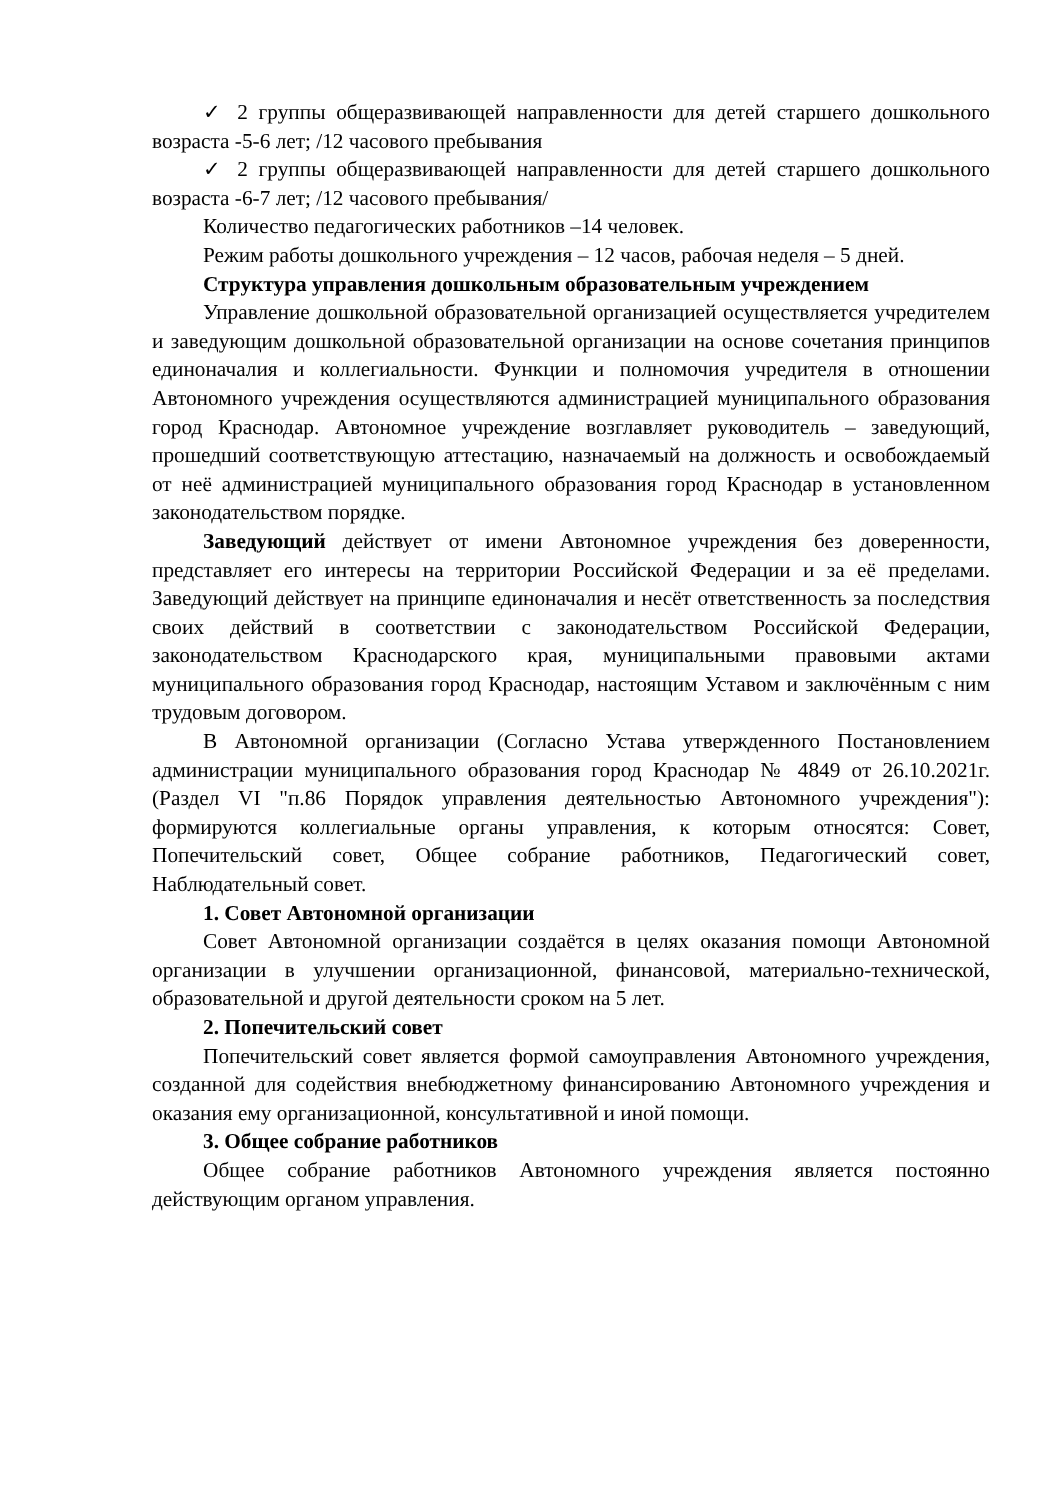✓ 2 группы общеразвивающей направленности для детей старшего дошкольного возраста -5-6 лет; /12 часового пребывания
✓ 2 группы общеразвивающей направленности для детей старшего дошкольного возраста -6-7 лет; /12 часового пребывания/
Количество педагогических работников –14 человек.
Режим работы дошкольного учреждения – 12 часов, рабочая неделя – 5 дней.
Структура управления дошкольным образовательным учреждением
Управление дошкольной образовательной организацией осуществляется учредителем и заведующим дошкольной образовательной организации на основе сочетания принципов единоначалия и коллегиальности. Функции и полномочия учредителя в отношении Автономного учреждения осуществляются администрацией муниципального образования город Краснодар. Автономное учреждение возглавляет руководитель – заведующий, прошедший соответствующую аттестацию, назначаемый на должность и освобождаемый от неё администрацией муниципального образования город Краснодар в установленном законодательством порядке.
Заведующий действует от имени Автономное учреждения без доверенности, представляет его интересы на территории Российской Федерации и за её пределами. Заведующий действует на принципе единоначалия и несёт ответственность за последствия своих действий в соответствии с законодательством Российской Федерации, законодательством Краснодарского края, муниципальными правовыми актами муниципального образования город Краснодар, настоящим Уставом и заключённым с ним трудовым договором.
В Автономной организации (Согласно Устава утвержденного Постановлением администрации муниципального образования город Краснодар № 4849 от 26.10.2021г. (Раздел VI "п.86 Порядок управления деятельностью Автономного учреждения"): формируются коллегиальные органы управления, к которым относятся: Совет, Попечительский совет, Общее собрание работников, Педагогический совет, Наблюдательный совет.
1. Совет Автономной организации
Совет Автономной организации создаётся в целях оказания помощи Автономной организации в улучшении организационной, финансовой, материально-технической, образовательной и другой деятельности сроком на 5 лет.
2. Попечительский совет
Попечительский совет является формой самоуправления Автономного учреждения, созданной для содействия внебюджетному финансированию Автономного учреждения и оказания ему организационной, консультативной и иной помощи.
3. Общее собрание работников
Общее собрание работников Автономного учреждения является постоянно действующим органом управления.